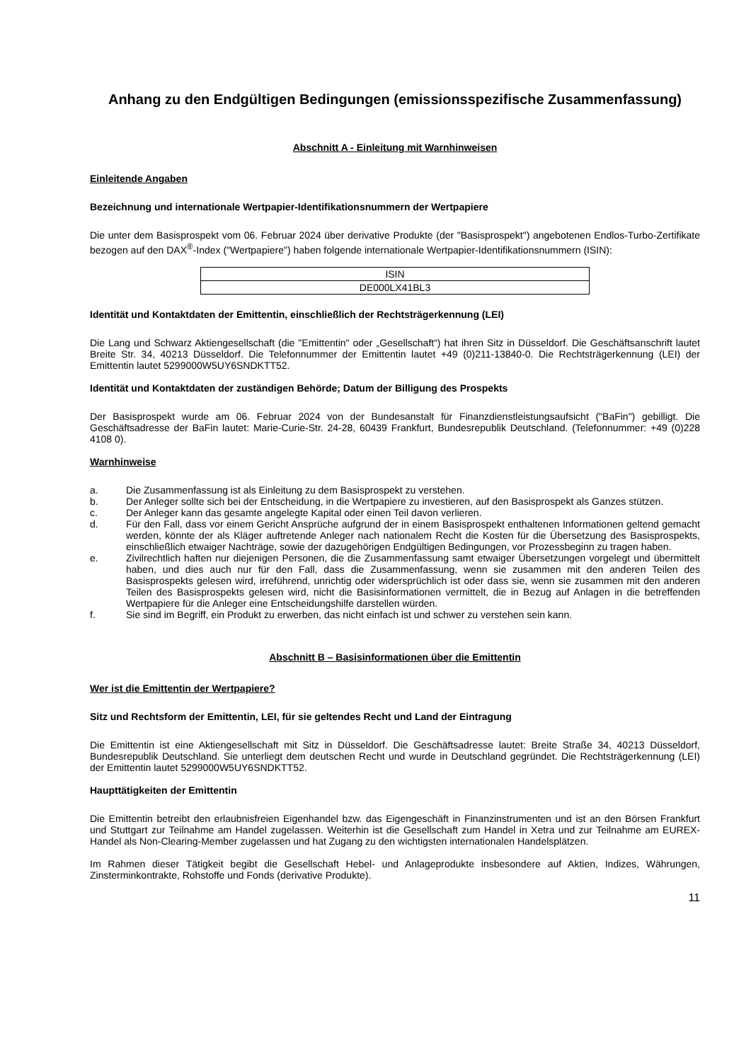Anhang zu den Endgültigen Bedingungen (emissionsspezifische Zusammenfassung)
Abschnitt A - Einleitung mit Warnhinweisen
Einleitende Angaben
Bezeichnung und internationale Wertpapier-Identifikationsnummern der Wertpapiere
Die unter dem Basisprospekt vom 06. Februar 2024 über derivative Produkte (der "Basisprospekt") angebotenen Endlos-Turbo-Zertifikate bezogen auf den DAX<sup>®</sup>-Index ("Wertpapiere") haben folgende internationale Wertpapier-Identifikationsnummern (ISIN):
| ISIN |
| DE000LX41BL3 |
Identität und Kontaktdaten der Emittentin, einschließlich der Rechtsträgerkennung (LEI)
Die Lang und Schwarz Aktiengesellschaft (die "Emittentin" oder „Gesellschaft“) hat ihren Sitz in Düsseldorf. Die Geschäftsanschrift lautet Breite Str. 34, 40213 Düsseldorf. Die Telefonnummer der Emittentin lautet +49 (0)211-13840-0. Die Rechtsträgerkennung (LEI) der Emittentin lautet 5299000W5UY6SNDKTT52.
Identität und Kontaktdaten der zuständigen Behörde; Datum der Billigung des Prospekts
Der Basisprospekt wurde am 06. Februar 2024 von der Bundesanstalt für Finanzdienstleistungsaufsicht ("BaFin") gebilligt. Die Geschäftsadresse der BaFin lautet: Marie-Curie-Str. 24-28, 60439 Frankfurt, Bundesrepublik Deutschland. (Telefonnummer: +49 (0)228 4108 0).
Warnhinweise
a. Die Zusammenfassung ist als Einleitung zu dem Basisprospekt zu verstehen.
b. Der Anleger sollte sich bei der Entscheidung, in die Wertpapiere zu investieren, auf den Basisprospekt als Ganzes stützen.
c. Der Anleger kann das gesamte angelegte Kapital oder einen Teil davon verlieren.
d. Für den Fall, dass vor einem Gericht Ansprüche aufgrund der in einem Basisprospekt enthaltenen Informationen geltend gemacht werden, könnte der als Kläger auftretende Anleger nach nationalem Recht die Kosten für die Übersetzung des Basisprospekts, einschließlich etwaiger Nachträge, sowie der dazugehörigen Endgültigen Bedingungen, vor Prozessbeginn zu tragen haben.
e. Zivilrechtlich haften nur diejenigen Personen, die die Zusammenfassung samt etwaiger Übersetzungen vorgelegt und übermittelt haben, und dies auch nur für den Fall, dass die Zusammenfassung, wenn sie zusammen mit den anderen Teilen des Basisprospekts gelesen wird, irreführend, unrichtig oder widersprüchlich ist oder dass sie, wenn sie zusammen mit den anderen Teilen des Basisprospekts gelesen wird, nicht die Basisinformationen vermittelt, die in Bezug auf Anlagen in die betreffenden Wertpapiere für die Anleger eine Entscheidungshilfe darstellen würden.
f. Sie sind im Begriff, ein Produkt zu erwerben, das nicht einfach ist und schwer zu verstehen sein kann.
Abschnitt B – Basisinformationen über die Emittentin
Wer ist die Emittentin der Wertpapiere?
Sitz und Rechtsform der Emittentin, LEI, für sie geltendes Recht und Land der Eintragung
Die Emittentin ist eine Aktiengesellschaft mit Sitz in Düsseldorf. Die Geschäftsadresse lautet: Breite Straße 34, 40213 Düsseldorf, Bundesrepublik Deutschland. Sie unterliegt dem deutschen Recht und wurde in Deutschland gegründet. Die Rechtsträgerkennung (LEI) der Emittentin lautet 5299000W5UY6SNDKTT52.
Haupttätigkeiten der Emittentin
Die Emittentin betreibt den erlaubnisfreien Eigenhandel bzw. das Eigengeschäft in Finanzinstrumenten und ist an den Börsen Frankfurt und Stuttgart zur Teilnahme am Handel zugelassen. Weiterhin ist die Gesellschaft zum Handel in Xetra und zur Teilnahme am EUREX-Handel als Non-Clearing-Member zugelassen und hat Zugang zu den wichtigsten internationalen Handelsplätzen.
Im Rahmen dieser Tätigkeit begibt die Gesellschaft Hebel- und Anlageprodukte insbesondere auf Aktien, Indizes, Währungen, Zinsterminkontrakte, Rohstoffe und Fonds (derivative Produkte).
11